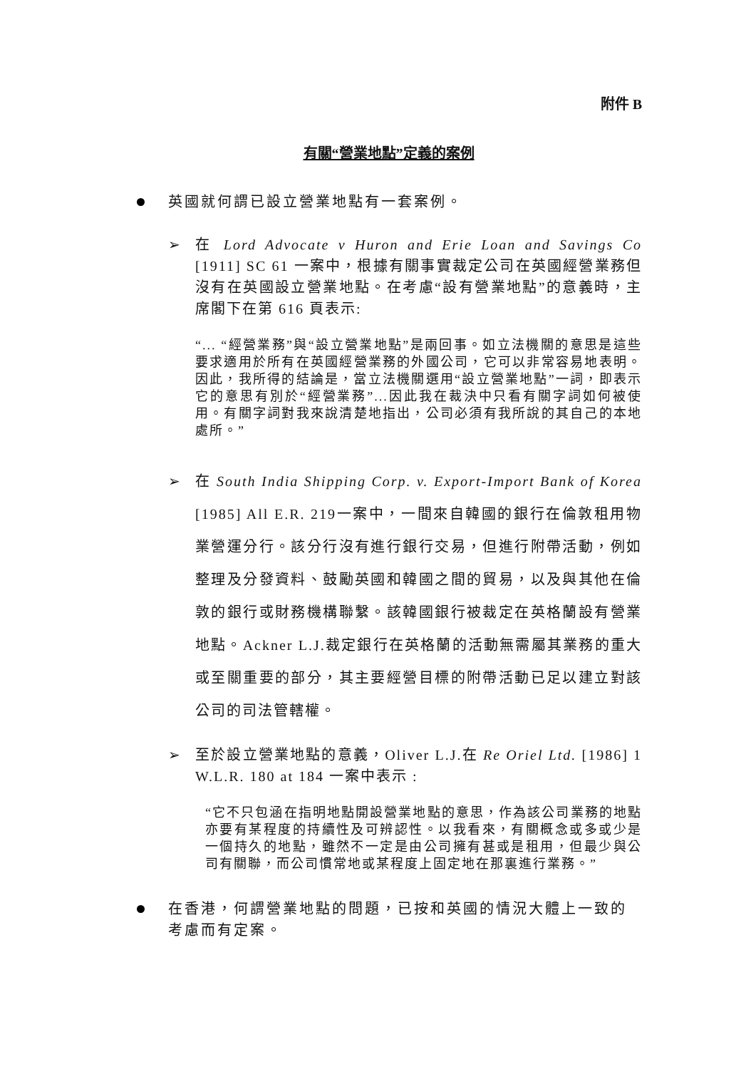附件 B
有關“營業地點”定義的案例
英國就何謂已設立營業地點有一套案例。
➢ 在 Lord Advocate v Huron and Erie Loan and Savings Co [1911] SC 61 一案中，根據有關事實裁定公司在英國經營業務但沒有在英國設立營業地點。在考慮“設有營業地點”的意義時，主席閣下在第 616 頁表示:
“... “經營業務”與“設立營業地點”是兩回事。如立法機關的意思是這些要求適用於所有在英國經營業務的外國公司，它可以非常容易地表明。因此，我所得的結論是，當立法機關選用“設立營業地點”一詞，即表示它的意思有別於“經營業務”...因此我在裁決中只看有關字詞如何被使用。有關字詞對我來說清楚地指出，公司必須有我所說的其自己的本地處所。”
➢ 在 South India Shipping Corp. v. Export-Import Bank of Korea [1985] All E.R. 219一案中，一間來自韓國的銀行在倫敦租用物業營運分行。該分行沒有進行銀行交易，但進行附帶活動，例如整理及分發資料、鼓勵英國和韓國之間的貿易，以及與其他在倫敦的銀行或財務機構聯繫。該韓國銀行被裁定在英格蘭設有營業地點。Ackner L.J.裁定銀行在英格蘭的活動無需屬其業務的重大或至關重要的部分，其主要經營目標的附帶活動已足以建立對該公司的司法管轄權。
➢ 至於設立營業地點的意義，Oliver L.J.在 Re Oriel Ltd. [1986] 1 W.L.R. 180 at 184 一案中表示 :
“它不只包涵在指明地點開設營業地點的意思，作為該公司業務的地點亦要有某程度的持續性及可辨認性。以我看來，有關概念或多或少是一個持久的地點，雖然不一定是由公司擁有甚或是租用，但最少與公司有關聯，而公司慣常地或某程度上固定地在那裏進行業務。”
在香港，何謂營業地點的問題，已按和英國的情況大體上一致的考慮而有定案。